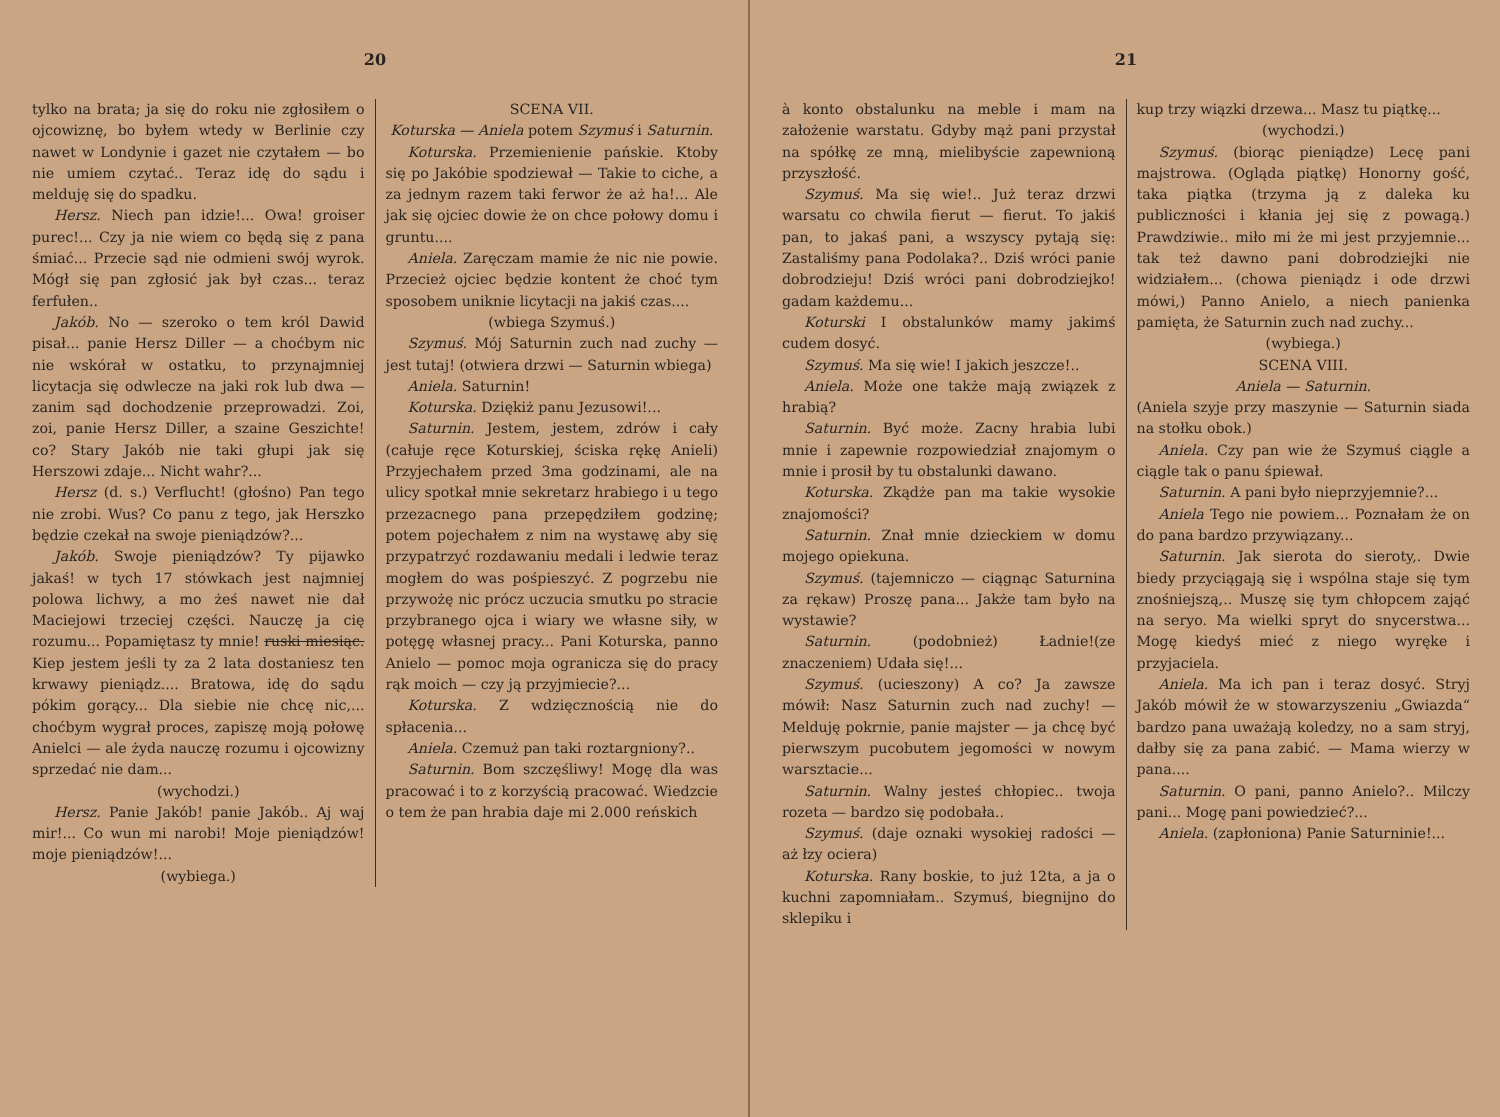20
tylko na brata; ja się do roku nie zgłosiłem o ojcowiznę, bo byłem wtedy w Berlinie czy nawet w Londynie i gazet nie czytałem — bo nie umiem czytać.. Teraz idę do sądu i melduję się do spadku.
Hersz. Niech pan idzie!... Owa! groiser purec!... Czy ja nie wiem co będą się z pana śmiać... Przecie sąd nie odmieni swój wyrok. Mógł się pan zgłosić jak był czas... teraz ferfułen..
Jakób. No — szeroko o tem król Dawid pisał... panie Hersz Diller — a choćbym nic nie wskórał w ostatku, to przynajmniej licytacja się odwlecze na jaki rok lub dwa — zanim sąd dochodzenie przeprowadzi. Zoi, zoi, panie Hersz Diller, a szaine Geszichte! co? Stary Jakób nie taki głupi jak się Herszowi zdaje... Nicht wahr?...
Hersz (d. s.) Verflucht! (głośno) Pan tego nie zrobi. Wus? Co panu z tego, jak Herszko będzie czekał na swoje pieniądzów?...
Jakób. Swoje pieniądzów? Ty pijawko jakaś! w tych 17 stówkach jest najmniej polowa lichwy, a mo żeś nawet nie dał Maciejowi trzeciej części. Nauczę ja cię rozumu... Popamiętasz ty mnie! ruski miesiąc. Kiep jestem jeśli ty za 2 lata dostaniesz ten krwawy pieniądz.... Bratowa, idę do sądu pókim gorący... Dla siebie nie chcę nic,... choćbym wygrał proces, zapiszę moją połowę Anielci — ale żyda nauczę rozumu i ojcowizny sprzedać nie dam...
(wychodzi.)
Hersz. Panie Jakób! panie Jakób.. Aj waj mir!... Co wun mi narobi! Moje pieniądzów! moje pieniądzów!...
(wybiega.)
SCENA VII.
Koturska — Aniela potem Szymuś i Saturnin.
Koturska. Przemienienie pańskie. Ktoby się po Jakóbie spodziewał — Takie to ciche, a za jednym razem taki ferwor że aż ha!... Ale jak się ojciec dowie że on chce połowy domu i gruntu....
Aniela. Zaręczam mamie że nic nie powie. Przecież ojciec będzie kontent że choć tym sposobem uniknie licytacji na jakiś czas....
(wbiega Szymuś.)
Szymuś. Mój Saturnin zuch nad zuchy — jest tutaj! (otwiera drzwi — Saturnin wbiega)
Aniela. Saturnin!
Koturska. Dziękiż panu Jezusowi!...
Saturnin. Jestem, jestem, zdrów i cały (całuje ręce Koturskiej, ściska rękę Anieli) Przyjechałem przed 3ma godzinami, ale na ulicy spotkał mnie sekretarz hrabiego i u tego przezacnego pana przepędziłem godzinę; potem pojechałem z nim na wystawę aby się przypatrzyć rozdawaniu medali i ledwie teraz mogłem do was pośpieszyć. Z pogrzebu nie przywożę nic prócz uczucia smutku po stracie przybranego ojca i wiary we własne siły, w potęgę własnej pracy... Pani Koturska, panno Anielo — pomoc moja ogranicza się do pracy rąk moich — czy ją przyjmiecie?...
Koturska. Z wdzięcznością nie do spłacenia...
Aniela. Czemuż pan taki roztargniony?..
Saturnin. Bom szczęśliwy! Mogę dla was pracować i to z korzyścią pracować. Wiedzcie o tem że pan hrabia daje mi 2.000 reńskich
21
à konto obstalunku na meble i mam na założenie warstatu. Gdyby mąż pani przystał na spółkę ze mną, mielibyście zapewnioną przyszłość.
Szymuś. Ma się wie!.. Już teraz drzwi warsatu co chwila fierut — fierut. To jakiś pan, to jakaś pani, a wszyscy pytają się: Zastaliśmy pana Podolaka?.. Dziś wróci panie dobrodzieju! Dziś wróci pani dobrodziejko! gadam każdemu...
Koturski I obstalunków mamy jakimś cudem dosyć.
Szymuś. Ma się wie! I jakich jeszcze!..
Aniela. Może one także mają związek z hrabią?
Saturnin. Być może. Zacny hrabia lubi mnie i zapewnie rozpowiedział znajomym o mnie i prosił by tu obstalunki dawano.
Koturska. Zkądże pan ma takie wysokie znajomości?
Saturnin. Znał mnie dzieckiem w domu mojego opiekuna.
Szymuś. (tajemniczo — ciągnąc Saturnina za rękaw) Proszę pana... Jakże tam było na wystawie?
Saturnin. (podobnież) Ładnie!(ze znaczeniem) Udała się!...
Szymuś. (ucieszony) A co? Ja zawsze mówił: Nasz Saturnin zuch nad zuchy! — Melduję pokrnie, panie majster — ja chcę być pierwszym pucobutem jegomości w nowym warsztacie...
Saturnin. Walny jesteś chłopiec.. twoja rozeta — bardzo się podobała..
Szymuś. (daje oznaki wysokiej radości — aż łzy ociera)
Koturska. Rany boskie, to już 12ta, a ja o kuchni zapomniałam.. Szymuś, biegnijno do sklepiku i
kup trzy wiązki drzewa... Masz tu piątkę...
(wychodzi.)
Szymuś. (biorąc pieniądze) Lecę pani majstrowa. (Ogląda piątkę) Honorny gość, taka piątka (trzyma ją z daleka ku publiczności i kłania jej się z powagą.) Prawdziwie.. miło mi że mi jest przyjemnie... tak też dawno pani dobrodziejki nie widziałem... (chowa pieniądz i ode drzwi mówi,) Panno Anielo, a niech panienka pamięta, że Saturnin zuch nad zuchy...
(wybiega.)
SCENA VIII.
Aniela — Saturnin.
(Aniela szyje przy maszynie — Saturnin siada na stołku obok.)
Aniela. Czy pan wie że Szymuś ciągle a ciągle tak o panu śpiewał.
Saturnin. A pani było nieprzyjemnie?...
Aniela Tego nie powiem... Poznałam że on do pana bardzo przywiązany...
Saturnin. Jak sierota do sieroty,. Dwie biedy przyciągają się i wspólna staje się tym znośniejszą,.. Muszę się tym chłopcem zająć na seryo. Ma wielki spryt do snycerstwa... Mogę kiedyś mieć z niego wyręke i przyjaciela.
Aniela. Ma ich pan i teraz dosyć. Stryj Jakób mówił że w stowarzyszeniu „Gwiazda“ bardzo pana uważają koledzy, no a sam stryj, dałby się za pana zabić. — Mama wierzy w pana....
Saturnin. O pani, panno Anielo?.. Milczy pani... Mogę pani powiedzieć?...
Aniela. (zapłoniona) Panie Saturninie!...